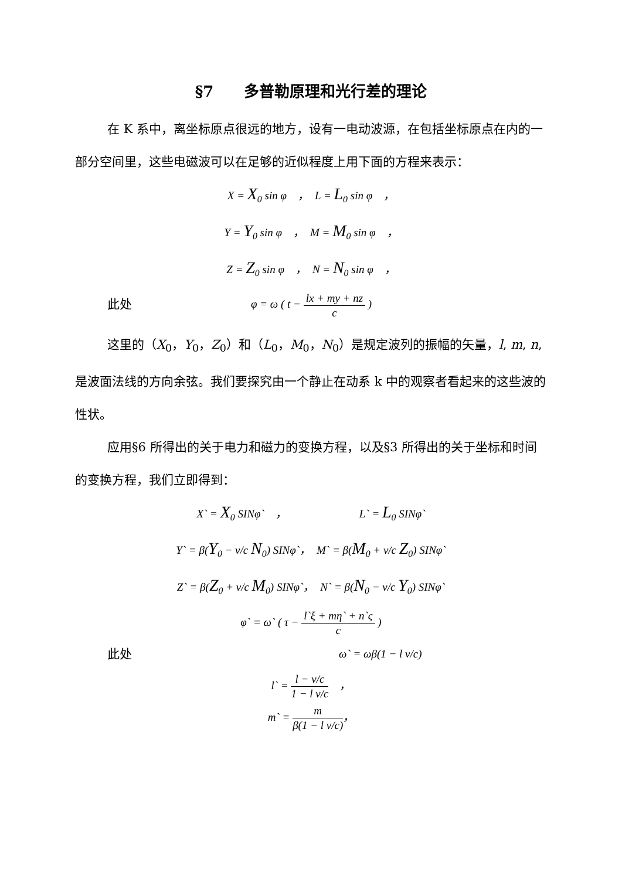§7　　多普勒原理和光行差的理论
在 K 系中，离坐标原点很远的地方，设有一电动波源，在包括坐标原点在内的一部分空间里，这些电磁波可以在足够的近似程度上用下面的方程来表示：
X = X<sub>0</sub> sin φ　，　L = L<sub>0</sub> sin φ　，
Y = Y<sub>0</sub> sin φ　，　M = M<sub>0</sub> sin φ　，
Z = Z<sub>0</sub> sin φ　，　N = N<sub>0</sub> sin φ　，
此处 φ = ω ( t − lx + my + nz c )
这里的（X<sub>0</sub>，Y<sub>0</sub>，Z<sub>0</sub>）和（L<sub>0</sub>，M<sub>0</sub>，N<sub>0</sub>）是规定波列的振幅的矢量，l, m, n,是波面法线的方向余弦。我们要探究由一个静止在动系 k 中的观察者看起来的这些波的性状。
应用§6 所得出的关于电力和磁力的变换方程，以及§3 所得出的关于坐标和时间的变换方程，我们立即得到：
X` = X<sub>0</sub> SINφ`　，　　　　　　　L` = L<sub>0</sub> SINφ`
Y` = β(Y<sub>0</sub> − v/c N<sub>0</sub>) SINφ`，　M` = β(M<sub>0</sub> + v/c Z<sub>0</sub>) SINφ`
Z` = β(Z<sub>0</sub> + v/c M<sub>0</sub>) SINφ`，　N` = β(N<sub>0</sub> − v/c Y<sub>0</sub>) SINφ`
φ` = ω` ( τ − l`ξ + mη` + n`ς c )
此处 ω` = ωβ(1 − l v/c)
l` = l − v/c 1 − l v/c　，
m` = m β(1 − l v/c)，